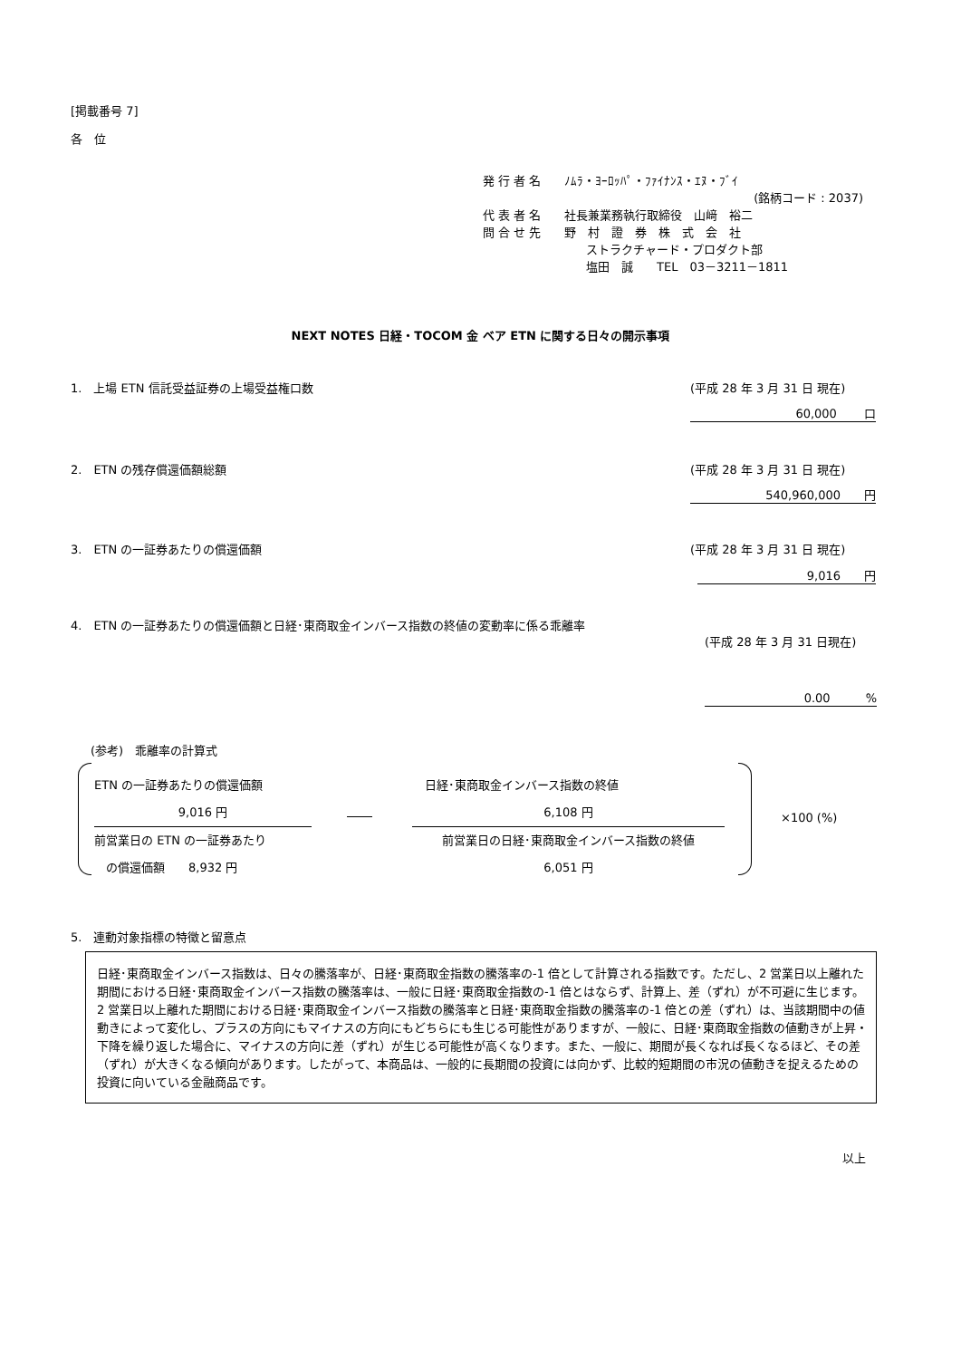[掲載番号 7]
各　位
発 行 者 名　　ﾉﾑﾗ・ﾖｰﾛｯﾊﾟ・ﾌｧｲﾅﾝｽ・ｴﾇ・ﾌﾞｲ
(銘柄コード : 2037)
代 表 者 名　　社長兼業務執行取締役　山﨑　裕二
問 合 せ 先　　野　村　證　券　株　式　会　社
ストラクチャード・プロダクト部
塩田　誠　　TEL　03－3211－1811
NEXT NOTES 日経・TOCOM 金 ベア ETN に関する日々の開示事項
1.　上場 ETN 信託受益証券の上場受益権口数
(平成 28 年 3 月 31 日 現在)
60,000　　 口
2.　ETN の残存償還価額総額 (平成 28 年 3 月 31 日 現在)
540,960,000　　円
3.　ETN の一証券あたりの償還価額 (平成 28 年 3 月 31 日 現在)
9,016　　円
4.　ETN の一証券あたりの償還価額と日経･東商取金インバース指数の終値の変動率に係る乖離率
(平成 28 年 3 月 31 日現在)
0.00　　　%
(参考)　乖離率の計算式
ETN の一証券あたりの償還価額
9,016 円
前営業日の ETN の一証券あたり
　の償還価額　　8,932 円
日経･東商取金インバース指数の終値
6,108 円
前営業日の日経･東商取金インバース指数の終値
6,051 円
×100 (%)
5.　連動対象指標の特徴と留意点
日経･東商取金インバース指数は、日々の騰落率が、日経･東商取金指数の騰落率の-1 倍として計算される指数です。ただし、2 営業日以上離れた期間における日経･東商取金インバース指数の騰落率は、一般に日経･東商取金指数の-1 倍とはならず、計算上、差（ずれ）が不可避に生じます。
2 営業日以上離れた期間における日経･東商取金インバース指数の騰落率と日経･東商取金指数の騰落率の-1 倍との差（ずれ）は、当該期間中の値動きによって変化し、プラスの方向にもマイナスの方向にもどちらにも生じる可能性がありますが、一般に、日経･東商取金指数の値動きが上昇・下降を繰り返した場合に、マイナスの方向に差（ずれ）が生じる可能性が高くなります。また、一般に、期間が長くなれば長くなるほど、その差（ずれ）が大きくなる傾向があります。したがって、本商品は、一般的に長期間の投資には向かず、比較的短期間の市況の値動きを捉えるための投資に向いている金融商品です。
以上